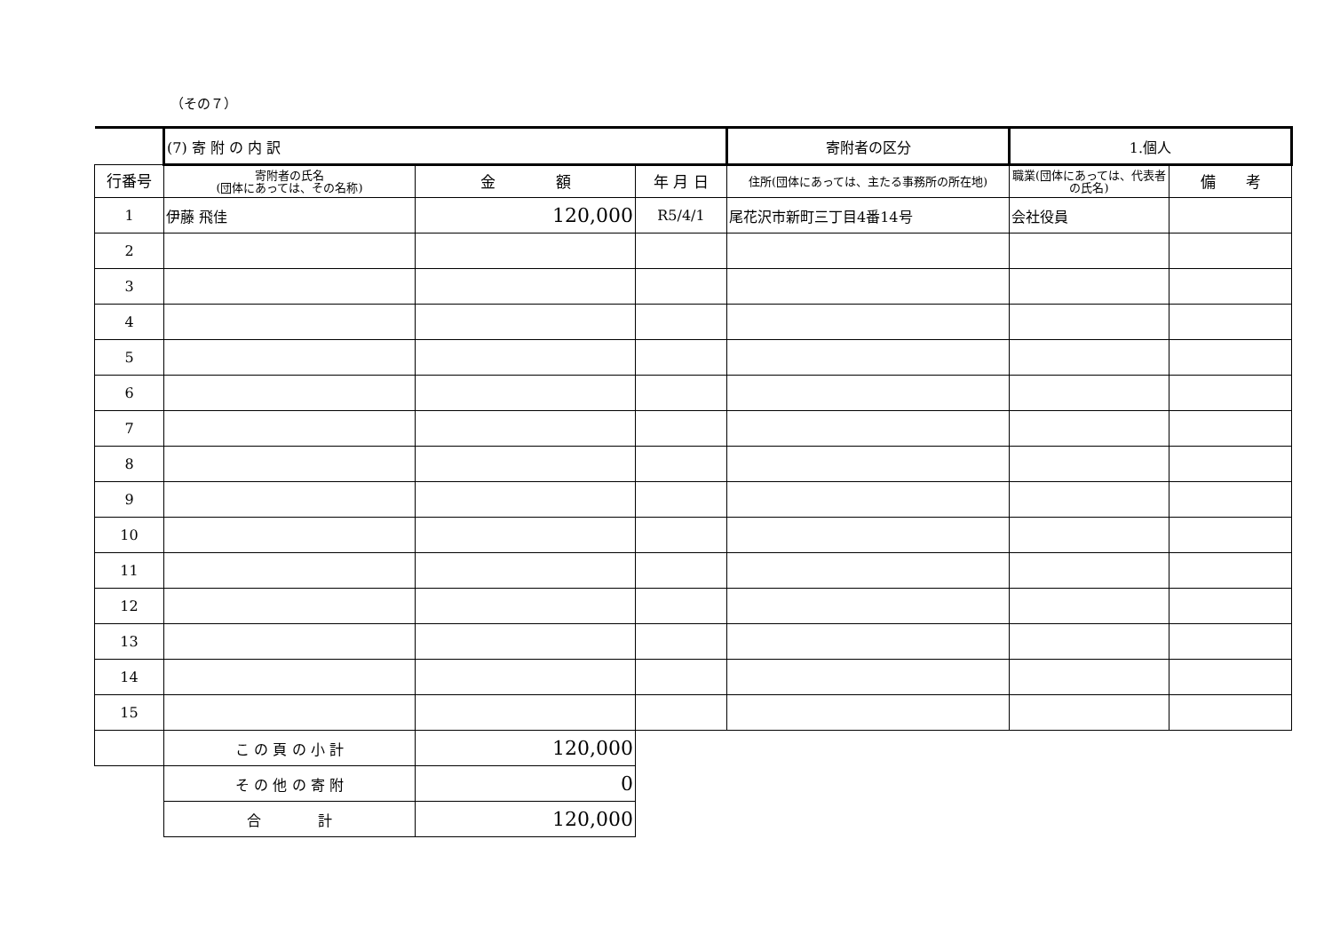（その７）
| | (7) 寄 附 の 内 訳 | | | 寄附者の区分 | 1.個人 | |
| 行番号 | 寄附者の氏名 (団体にあっては、その名称) | 金 額 | 年 月 日 | 住所(団体にあっては、主たる事務所の所在地) | 職業(団体にあっては、代表者の氏名) | 備 考 |
| 1 | 伊藤 飛佳 | 120,000 | R5/4/1 | 尾花沢市新町三丁目4番14号 | 会社役員 | |
| 2 | | | | | | |
| 3 | | | | | | |
| 4 | | | | | | |
| 5 | | | | | | |
| 6 | | | | | | |
| 7 | | | | | | |
| 8 | | | | | | |
| 9 | | | | | | |
| 10 | | | | | | |
| 11 | | | | | | |
| 12 | | | | | | |
| 13 | | | | | | |
| 14 | | | | | | |
| 15 | | | | | | |
| | こ の 頁 の 小 計 | 120,000 | | | | |
| | そ の 他 の 寄 附 | 0 | | | | |
| | 合 計 | 120,000 | | | | |